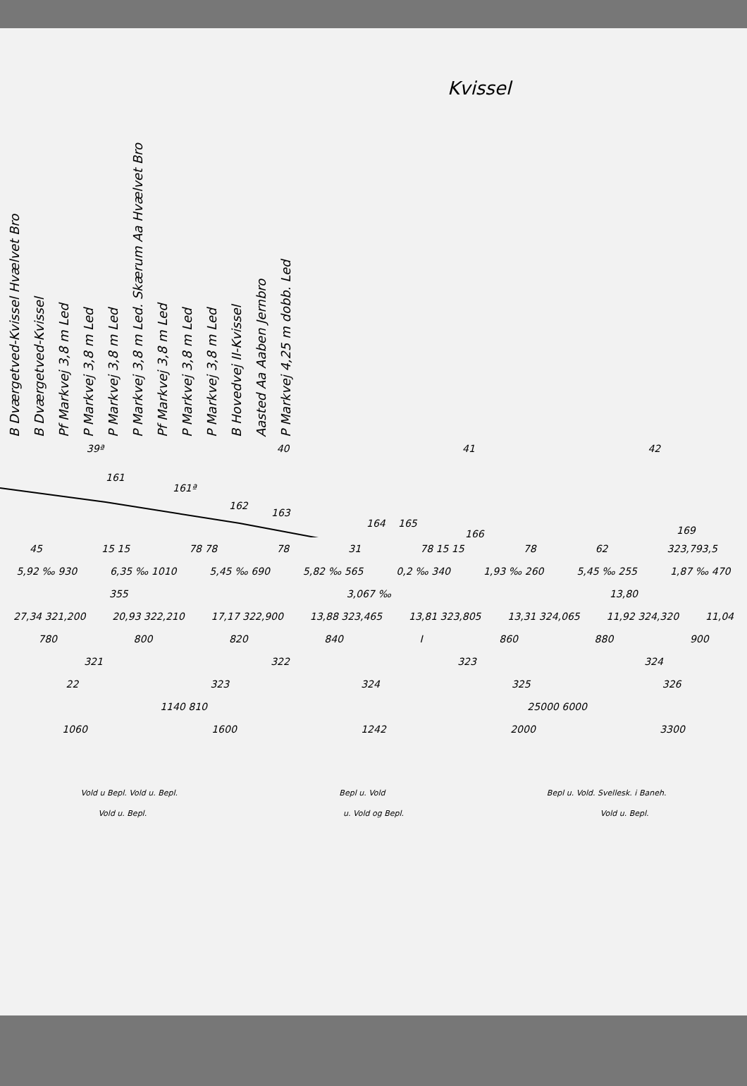Kvissel
B Dværgetved-Kvissel Hvælvet Bro
B Dværgetved-Kvissel
Pf Markvej 3,8 m Led
P Markvej 3,8 m Led
P Markvej 3,8 m Led
P Markvej 3,8 m Led. Skærum Aa Hvælvet Bro
Pf Markvej 3,8 m Led
P Markvej 3,8 m Led
P Markvej 3,8 m Led
B Hovedvej II-Kvissel
Aasted Aa Aaben Jernbro
P Markvej 4,25 m dobb. Led
39ª 40 41 42
161
161ª
162
163
164
165
166
169
45 15 15 78 78 78 31 78 15 15 78 62 323,793,5
5,92 ‰ 930 6,35 ‰ 1010 5,45 ‰ 690 5,82 ‰ 565 0,2 ‰ 340 1,93 ‰ 260 5,45 ‰ 255 1,87 ‰ 470
355 3,067 ‰ 13,80
27,34 321,200 20,93 322,210 17,17 322,900 13,88 323,465 13,81 323,805 13,31 324,065 11,92 324,320 11,04
780 800 820 840 I 860 880 900
321 322 323 324
22 323 324 325 326
1140 810 25000 6000
1060 1600 1242 2000 3300
Vold u Bepl. Vold u. Bepl. Bepl u. Vold Bepl u. Vold. Svellesk. i Baneh.
Vold u. Bepl. u. Vold og Bepl. Vold u. Bepl.